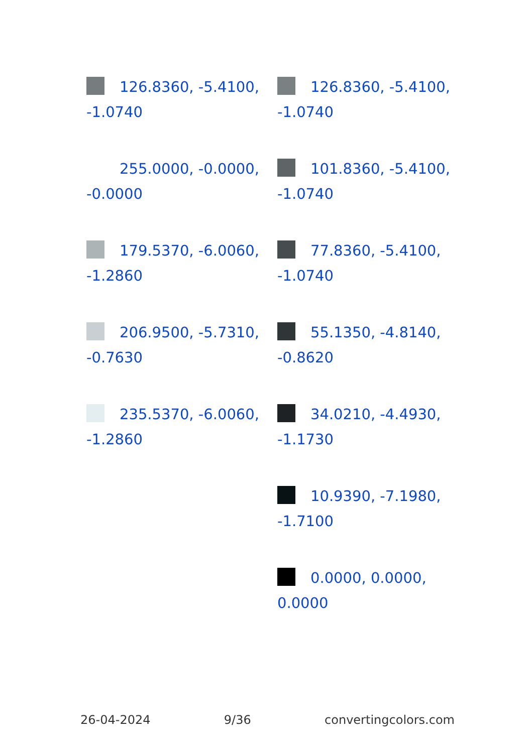126.8360, -5.4100,
-1.0740
255.0000, -0.0000,
-0.0000
179.5370, -6.0060,
-1.2860
206.9500, -5.7310,
-0.7630
235.5370, -6.0060,
-1.2860
126.8360, -5.4100,
-1.0740
101.8360, -5.4100,
-1.0740
77.8360, -5.4100,
-1.0740
55.1350, -4.8140,
-0.8620
34.0210, -4.4930,
-1.1730
10.9390, -7.1980,
-1.7100
0.0000, 0.0000,
0.0000
26-04-2024 9/36 convertingcolors.com